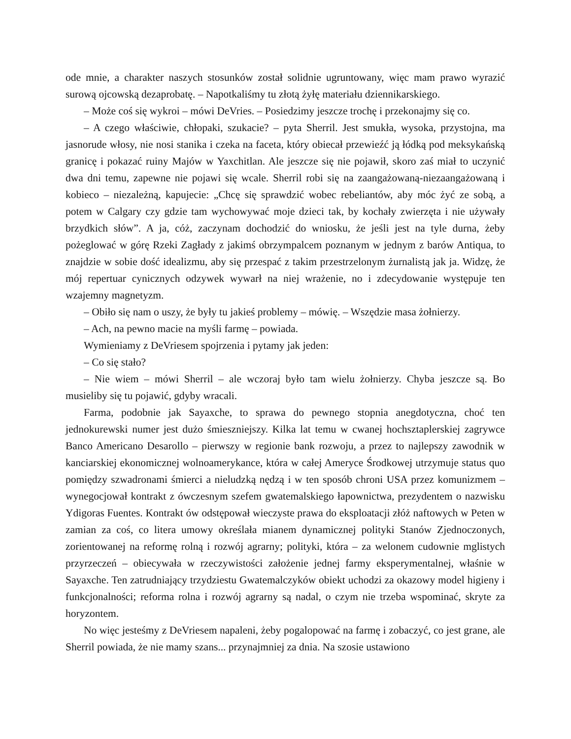ode mnie, a charakter naszych stosunków został solidnie ugruntowany, więc mam prawo wyrazić surową ojcowską dezaprobatę. – Napotkaliśmy tu złotą żyłę materiału dziennikarskiego.
– Może coś się wykroi – mówi DeVries. – Posiedzimy jeszcze trochę i przekonajmy się co.
– A czego właściwie, chłopaki, szukacie? – pyta Sherril. Jest smukła, wysoka, przystojna, ma jasnorude włosy, nie nosi stanika i czeka na faceta, który obiecał przewieźć ją łódką pod meksykańską granicę i pokazać ruiny Majów w Yaxchitlan. Ale jeszcze się nie pojawił, skoro zaś miał to uczynić dwa dni temu, zapewne nie pojawi się wcale. Sherril robi się na zaangażowaną-niezaangażowaną i kobieco – niezależną, kapujecie: „Chcę się sprawdzić wobec rebeliantów, aby móc żyć ze sobą, a potem w Calgary czy gdzie tam wychowywać moje dzieci tak, by kochały zwierzęta i nie używały brzydkich słów”. A ja, cóż, zaczynam dochodzić do wniosku, że jeśli jest na tyle durna, żeby pożeglować w górę Rzeki Zagłady z jakimś obrzympalcem poznanym w jednym z barów Antiqua, to znajdzie w sobie dość idealizmu, aby się przespać z takim przestrzelonym żurnalistą jak ja. Widzę, że mój repertuar cynicznych odzywek wywarł na niej wrażenie, no i zdecydowanie występuje ten wzajemny magnetyzm.
– Obiło się nam o uszy, że były tu jakieś problemy – mówię. – Wszędzie masa żołnierzy.
– Ach, na pewno macie na myśli farmę – powiada.
Wymieniamy z DeVriesem spojrzenia i pytamy jak jeden:
– Co się stało?
– Nie wiem – mówi Sherril – ale wczoraj było tam wielu żołnierzy. Chyba jeszcze są. Bo musieliby się tu pojawić, gdyby wracali.
Farma, podobnie jak Sayaxche, to sprawa do pewnego stopnia anegdotyczna, choć ten jednokurewski numer jest dużo śmieszniejszy. Kilka lat temu w cwanej hochsztaplerskiej zagrywce Banco Americano Desarollo – pierwszy w regionie bank rozwoju, a przez to najlepszy zawodnik w kanciarskiej ekonomicznej wolnoamerykance, która w całej Ameryce Środkowej utrzymuje status quo pomiędzy szwadronami śmierci a nieludzką nędzą i w ten sposób chroni USA przez komunizmem – wynegocjował kontrakt z ówczesnym szefem gwatemalskiego łapownictwa, prezydentem o nazwisku Ydigoras Fuentes. Kontrakt ów odstępował wieczyste prawa do eksploatacji złóż naftowych w Peten w zamian za coś, co litera umowy określała mianem dynamicznej polityki Stanów Zjednoczonych, zorientowanej na reformę rolną i rozwój agrarny; polityki, która – za welonem cudownie mglistych przyrzeczeń – obiecywała w rzeczywistości założenie jednej farmy eksperymentalnej, właśnie w Sayaxche. Ten zatrudniający trzydziestu Gwatemalczyków obiekt uchodzi za okazowy model higieny i funkcjonalności; reforma rolna i rozwój agrarny są nadal, o czym nie trzeba wspominać, skryte za horyzontem.
No więc jesteśmy z DeVriesem napaleni, żeby pogalopować na farmę i zobaczyć, co jest grane, ale Sherril powiada, że nie mamy szans... przynajmniej za dnia. Na szosie ustawiono